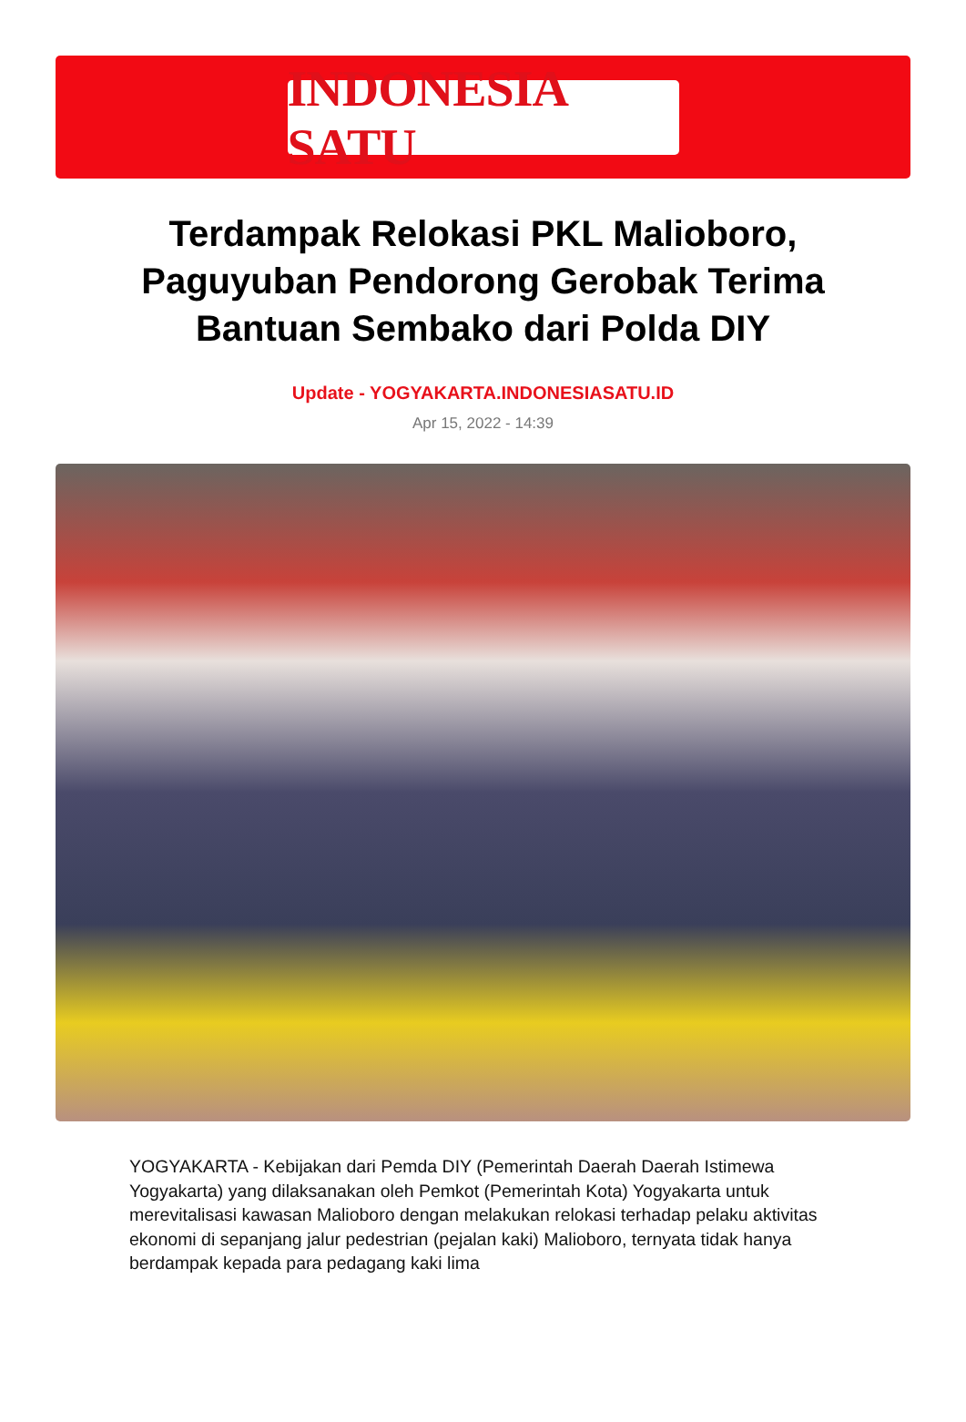INDONESIA SATU
Terdampak Relokasi PKL Malioboro, Paguyuban Pendorong Gerobak Terima Bantuan Sembako dari Polda DIY
Update - YOGYAKARTA.INDONESIASATU.ID
Apr 15, 2022 - 14:39
YOGYAKARTA - Kebijakan dari Pemda DIY (Pemerintah Daerah Daerah Istimewa Yogyakarta) yang dilaksanakan oleh Pemkot (Pemerintah Kota) Yogyakarta untuk merevitalisasi kawasan Malioboro dengan melakukan relokasi terhadap pelaku aktivitas ekonomi di sepanjang jalur pedestrian (pejalan kaki) Malioboro, ternyata tidak hanya berdampak kepada para pedagang kaki lima